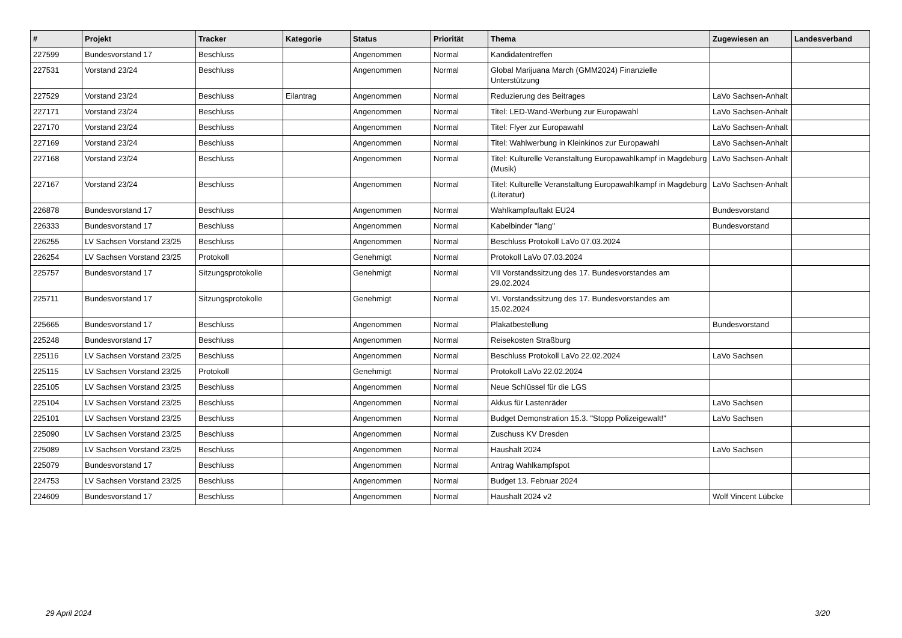| # | Projekt | Tracker | Kategorie | Status | Priorität | Thema | Zugewiesen an | Landesverband |
| --- | --- | --- | --- | --- | --- | --- | --- | --- |
| 227599 | Bundesvorstand 17 | Beschluss | | Angenommen | Normal | Kandidatentreffen | | |
| 227531 | Vorstand 23/24 | Beschluss | | Angenommen | Normal | Global Marijuana March (GMM2024) Finanzielle Unterstützung | | |
| 227529 | Vorstand 23/24 | Beschluss | Eilantrag | Angenommen | Normal | Reduzierung des Beitrages | LaVo Sachsen-Anhalt | |
| 227171 | Vorstand 23/24 | Beschluss | | Angenommen | Normal | Titel: LED-Wand-Werbung zur Europawahl | LaVo Sachsen-Anhalt | |
| 227170 | Vorstand 23/24 | Beschluss | | Angenommen | Normal | Titel: Flyer zur Europawahl | LaVo Sachsen-Anhalt | |
| 227169 | Vorstand 23/24 | Beschluss | | Angenommen | Normal | Titel: Wahlwerbung in Kleinkinos zur Europawahl | LaVo Sachsen-Anhalt | |
| 227168 | Vorstand 23/24 | Beschluss | | Angenommen | Normal | Titel: Kulturelle Veranstaltung Europawahlkampf in Magdeburg (Musik) | LaVo Sachsen-Anhalt | |
| 227167 | Vorstand 23/24 | Beschluss | | Angenommen | Normal | Titel: Kulturelle Veranstaltung Europawahlkampf in Magdeburg (Literatur) | LaVo Sachsen-Anhalt | |
| 226878 | Bundesvorstand 17 | Beschluss | | Angenommen | Normal | Wahlkampfauftakt EU24 | Bundesvorstand | |
| 226333 | Bundesvorstand 17 | Beschluss | | Angenommen | Normal | Kabelbinder "lang" | Bundesvorstand | |
| 226255 | LV Sachsen Vorstand 23/25 | Beschluss | | Angenommen | Normal | Beschluss Protokoll LaVo 07.03.2024 | | |
| 226254 | LV Sachsen Vorstand 23/25 | Protokoll | | Genehmigt | Normal | Protokoll LaVo 07.03.2024 | | |
| 225757 | Bundesvorstand 17 | Sitzungsprotokolle | | Genehmigt | Normal | VII Vorstandssitzung des 17. Bundesvorstandes am 29.02.2024 | | |
| 225711 | Bundesvorstand 17 | Sitzungsprotokolle | | Genehmigt | Normal | VI. Vorstandssitzung des 17. Bundesvorstandes am 15.02.2024 | | |
| 225665 | Bundesvorstand 17 | Beschluss | | Angenommen | Normal | Plakatbestellung | Bundesvorstand | |
| 225248 | Bundesvorstand 17 | Beschluss | | Angenommen | Normal | Reisekosten Straßburg | | |
| 225116 | LV Sachsen Vorstand 23/25 | Beschluss | | Angenommen | Normal | Beschluss Protokoll LaVo 22.02.2024 | LaVo Sachsen | |
| 225115 | LV Sachsen Vorstand 23/25 | Protokoll | | Genehmigt | Normal | Protokoll LaVo 22.02.2024 | | |
| 225105 | LV Sachsen Vorstand 23/25 | Beschluss | | Angenommen | Normal | Neue Schlüssel für die LGS | | |
| 225104 | LV Sachsen Vorstand 23/25 | Beschluss | | Angenommen | Normal | Akkus für Lastenräder | LaVo Sachsen | |
| 225101 | LV Sachsen Vorstand 23/25 | Beschluss | | Angenommen | Normal | Budget Demonstration 15.3. "Stopp Polizeigewalt!" | LaVo Sachsen | |
| 225090 | LV Sachsen Vorstand 23/25 | Beschluss | | Angenommen | Normal | Zuschuss KV Dresden | | |
| 225089 | LV Sachsen Vorstand 23/25 | Beschluss | | Angenommen | Normal | Haushalt 2024 | LaVo Sachsen | |
| 225079 | Bundesvorstand 17 | Beschluss | | Angenommen | Normal | Antrag Wahlkampfspot | | |
| 224753 | LV Sachsen Vorstand 23/25 | Beschluss | | Angenommen | Normal | Budget 13. Februar 2024 | | |
| 224609 | Bundesvorstand 17 | Beschluss | | Angenommen | Normal | Haushalt 2024 v2 | Wolf Vincent Lübcke | |
29 April 2024 3/20